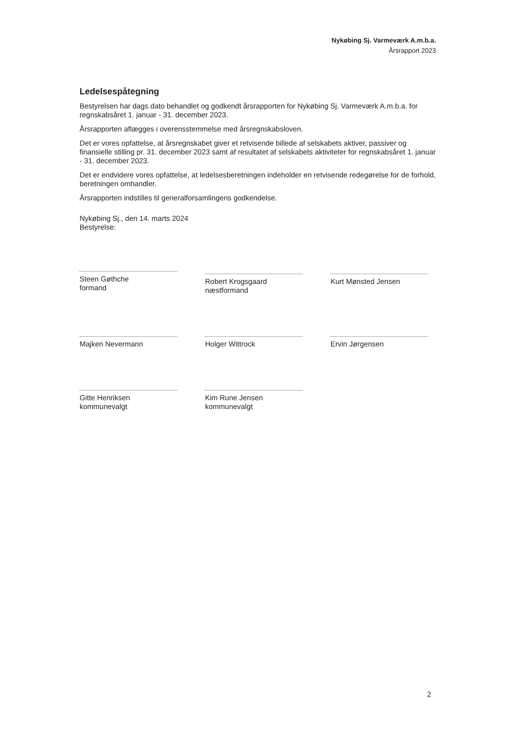Nykøbing Sj. Varmeværk A.m.b.a.
Årsrapport 2023
Ledelsespåtegning
Bestyrelsen har dags dato behandlet og godkendt årsrapporten for Nykøbing Sj. Varmeværk A.m.b.a. for regnskabsåret 1. januar - 31. december 2023.
Årsrapporten aflægges i overensstemmelse med årsregnskabsloven.
Det er vores opfattelse, at årsregnskabet giver et retvisende billede af selskabets aktiver, passiver og finansielle stilling pr. 31. december 2023 samt af resultatet af selskabets aktiviteter for regnskabsåret 1. januar - 31. december 2023.
Det er endvidere vores opfattelse, at ledelsesberetningen indeholder en retvisende redegørelse for de forhold, beretningen omhandler.
Årsrapporten indstilles til generalforsamlingens godkendelse.
Nykøbing Sj., den 14. marts 2024
Bestyrelse:
Steen Gøthche
formand
Robert Krogsgaard
næstformand
Kurt Mønsted Jensen
Majken Nevermann
Holger Wittrock
Ervin Jørgensen
Gitte Henriksen
kommunevalgt
Kim Rune Jensen
kommunevalgt
2